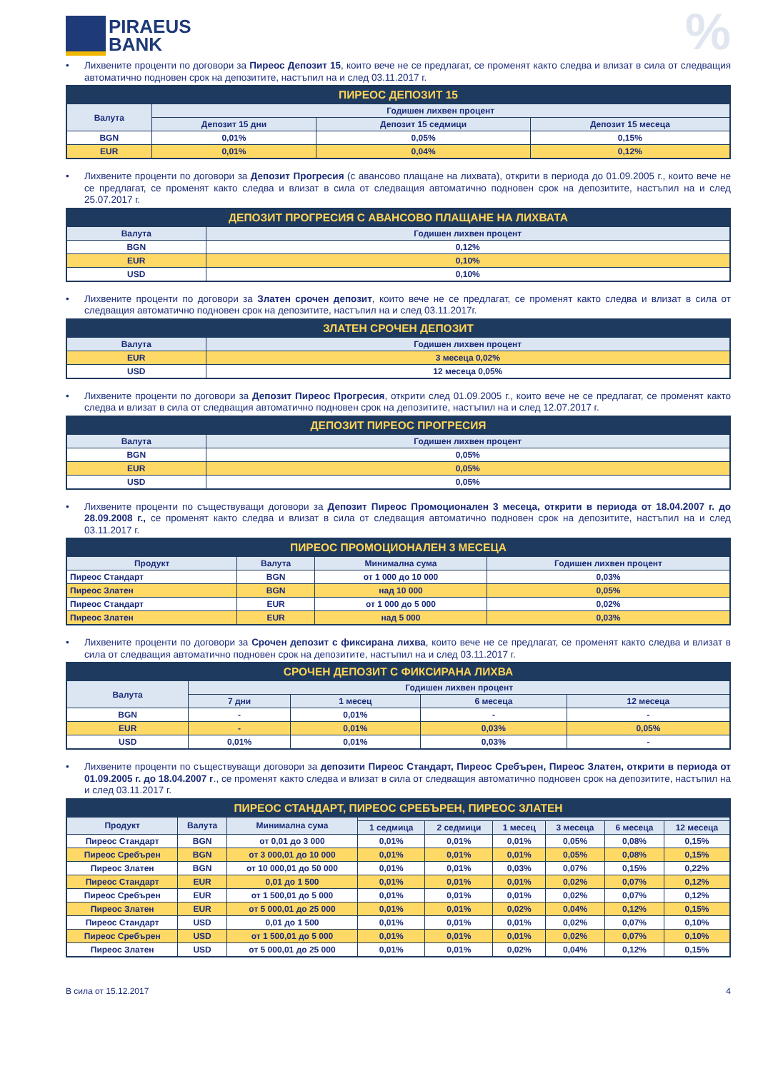PIRAEUS
BANK
%
• Лихвените проценти по договори за Пиреос Депозит 15, които вече не се предлагат, се променят както следва и влизат в сила от следващия автоматично подновен срок на депозитите, настъпил на и след 03.11.2017 г.
| ПИРЕОС ДЕПОЗИТ 15 | | | |
| --- | --- | --- | --- |
| Валута | Годишен лихвен процент | | |
| | Депозит 15 дни | Депозит 15 седмици | Депозит 15 месеца |
| BGN | 0,01% | 0,05% | 0,15% |
| EUR | 0,01% | 0,04% | 0,12% |
• Лихвените проценти по договори за Депозит Прогресия (с авансово плащане на лихвата), открити в периода до 01.09.2005 г., които вече не се предлагат, се променят както следва и влизат в сила от следващия автоматично подновен срок на депозитите, настъпил на и след 25.07.2017 г.
| ДЕПОЗИТ ПРОГРЕСИЯ С АВАНСОВО ПЛАЩАНЕ НА ЛИХВАТА | |
| --- | --- |
| Валута | Годишен лихвен процент |
| BGN | 0,12% |
| EUR | 0,10% |
| USD | 0,10% |
• Лихвените проценти по договори за Златен срочен депозит, които вече не се предлагат, се променят както следва и влизат в сила от следващия автоматично подновен срок на депозитите, настъпил на и след 03.11.2017г.
| ЗЛАТЕН СРОЧЕН ДЕПОЗИТ | |
| --- | --- |
| Валута | Годишен лихвен процент |
| EUR | 3 месеца 0,02% |
| USD | 12 месеца 0,05% |
• Лихвените проценти по договори за Депозит Пиреос Прогресия, открити след 01.09.2005 г., които вече не се предлагат, се променят както следва и влизат в сила от следващия автоматично подновен срок на депозитите, настъпил на и след 12.07.2017 г.
| ДЕПОЗИТ ПИРЕОС ПРОГРЕСИЯ | |
| --- | --- |
| Валута | Годишен лихвен процент |
| BGN | 0,05% |
| EUR | 0,05% |
| USD | 0,05% |
• Лихвените проценти по съществуващи договори за Депозит Пиреос Промоционален 3 месеца, открити в периода от 18.04.2007 г. до 28.09.2008 г., се променят както следва и влизат в сила от следващия автоматично подновен срок на депозитите, настъпил на и след 03.11.2017 г.
| ПИРЕОС ПРОМОЦИОНАЛЕН 3 МЕСЕЦА | | | |
| --- | --- | --- | --- |
| Продукт | Валута | Минимална сума | Годишен лихвен процент |
| Пиреос Стандарт | BGN | от 1 000 до 10 000 | 0,03% |
| Пиреос Златен | BGN | над 10 000 | 0,05% |
| Пиреос Стандарт | EUR | от 1 000 до 5 000 | 0,02% |
| Пиреос Златен | EUR | над 5 000 | 0,03% |
• Лихвените проценти по договори за Срочен депозит с фиксирана лихва, които вече не се предлагат, се променят както следва и влизат в сила от следващия автоматично подновен срок на депозитите, настъпил на и след 03.11.2017 г.
| СРОЧЕН ДЕПОЗИТ С ФИКСИРАНА ЛИХВА | | | | |
| --- | --- | --- | --- | --- |
| Валута | Годишен лихвен процент | | | |
| | 7 дни | 1 месец | 6 месеца | 12 месеца |
| BGN | - | 0,01% | - | - |
| EUR | - | 0,01% | 0,03% | 0,05% |
| USD | 0,01% | 0,01% | 0,03% | - |
• Лихвените проценти по съществуващи договори за депозити Пиреос Стандарт, Пиреос Сребърен, Пиреос Златен, открити в периода от 01.09.2005 г. до 18.04.2007 г., се променят както следва и влизат в сила от следващия автоматично подновен срок на депозитите, настъпил на и след 03.11.2017 г.
| ПИРЕОС СТАНДАРТ, ПИРЕОС СРЕБЪРЕН, ПИРЕОС ЗЛАТЕН | | | | | | | | |
| --- | --- | --- | --- | --- | --- | --- | --- | --- |
| Продукт | Валута | Минимална сума | | | | | | |
| | | | 1 седмица | 2 седмици | 1 месец | 3 месеца | 6 месеца | 12 месеца |
| Пиреос Стандарт | BGN | от 0,01 до 3 000 | 0,01% | 0,01% | 0,01% | 0,05% | 0,08% | 0,15% |
| Пиреос Сребърен | BGN | от 3 000,01 до 10 000 | 0,01% | 0,01% | 0,01% | 0,05% | 0,08% | 0,15% |
| Пиреос Златен | BGN | от 10 000,01 до 50 000 | 0,01% | 0,01% | 0,03% | 0,07% | 0,15% | 0,22% |
| Пиреос Стандарт | EUR | 0,01 до 1 500 | 0,01% | 0,01% | 0,01% | 0,02% | 0,07% | 0,12% |
| Пиреос Сребърен | EUR | от 1 500,01 до 5 000 | 0,01% | 0,01% | 0,01% | 0,02% | 0,07% | 0,12% |
| Пиреос Златен | EUR | от 5 000,01 до 25 000 | 0,01% | 0,01% | 0,02% | 0,04% | 0,12% | 0,15% |
| Пиреос Стандарт | USD | 0,01 до 1 500 | 0,01% | 0,01% | 0,01% | 0,02% | 0,07% | 0,10% |
| Пиреос Сребърен | USD | от 1 500,01 до 5 000 | 0,01% | 0,01% | 0,01% | 0,02% | 0,07% | 0,10% |
| Пиреос Златен | USD | от 5 000,01 до 25 000 | 0,01% | 0,01% | 0,02% | 0,04% | 0,12% | 0,15% |
В сила от 15.12.2017 4